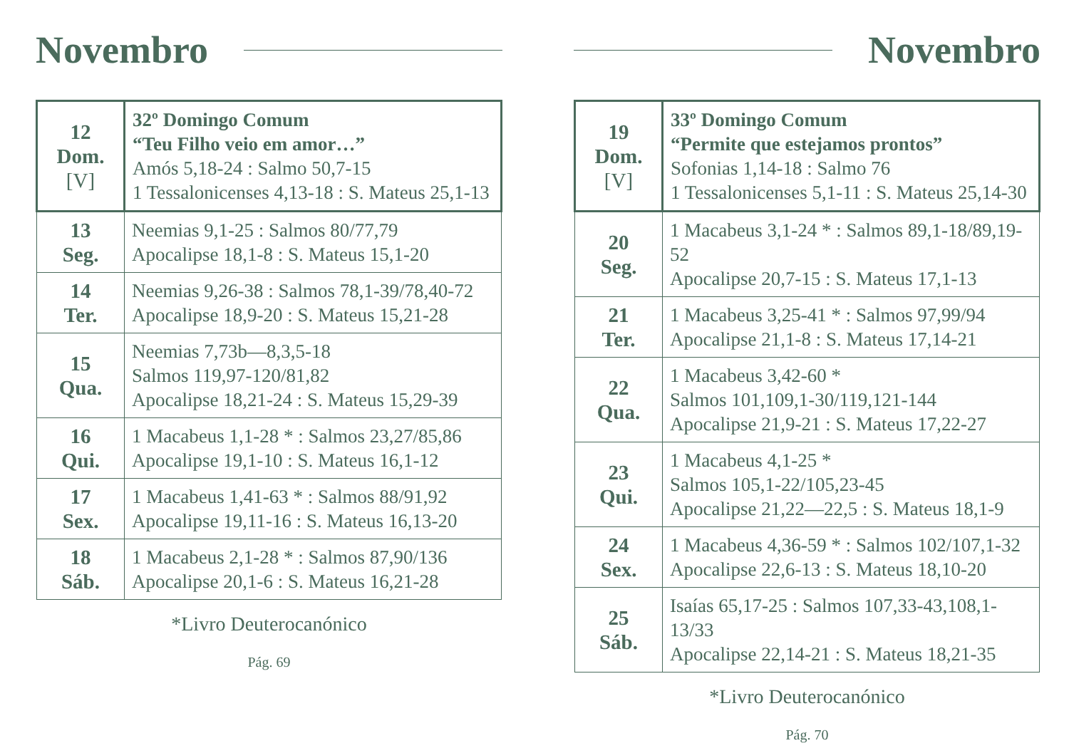Novembro
| 12 Dom. [V] | 32º Domingo Comum “Teu Filho veio em amor…” Amós 5,18-24 : Salmo 50,7-15 1 Tessalonicenses 4,13-18 : S. Mateus 25,1-13 |
| 13 Seg. | Neemias 9,1-25 : Salmos 80/77,79 Apocalipse 18,1-8 : S. Mateus 15,1-20 |
| 14 Ter. | Neemias 9,26-38 : Salmos 78,1-39/78,40-72 Apocalipse 18,9-20 : S. Mateus 15,21-28 |
| 15 Qua. | Neemias 7,73b—8,3,5-18 Salmos 119,97-120/81,82 Apocalipse 18,21-24 : S. Mateus 15,29-39 |
| 16 Qui. | 1 Macabeus 1,1-28 * : Salmos 23,27/85,86 Apocalipse 19,1-10 : S. Mateus 16,1-12 |
| 17 Sex. | 1 Macabeus 1,41-63 * : Salmos 88/91,92 Apocalipse 19,11-16 : S. Mateus 16,13-20 |
| 18 Sáb. | 1 Macabeus 2,1-28 * : Salmos 87,90/136 Apocalipse 20,1-6 : S. Mateus 16,21-28 |
*Livro Deuterocanónico
Pág. 69
Novembro
| 19 Dom. [V] | 33º Domingo Comum “Permite que estejamos prontos” Sofonias 1,14-18 : Salmo 76 1 Tessalonicenses 5,1-11 : S. Mateus 25,14-30 |
| 20 Seg. | 1 Macabeus 3,1-24 * : Salmos 89,1-18/89,19-52 Apocalipse 20,7-15 : S. Mateus 17,1-13 |
| 21 Ter. | 1 Macabeus 3,25-41 * : Salmos 97,99/94 Apocalipse 21,1-8 : S. Mateus 17,14-21 |
| 22 Qua. | 1 Macabeus 3,42-60 * Salmos 101,109,1-30/119,121-144 Apocalipse 21,9-21 : S. Mateus 17,22-27 |
| 23 Qui. | 1 Macabeus 4,1-25 * Salmos 105,1-22/105,23-45 Apocalipse 21,22—22,5 : S. Mateus 18,1-9 |
| 24 Sex. | 1 Macabeus 4,36-59 * : Salmos 102/107,1-32 Apocalipse 22,6-13 : S. Mateus 18,10-20 |
| 25 Sáb. | Isaías 65,17-25 : Salmos 107,33-43,108,1-13/33 Apocalipse 22,14-21 : S. Mateus 18,21-35 |
*Livro Deuterocanónico
Pág. 70